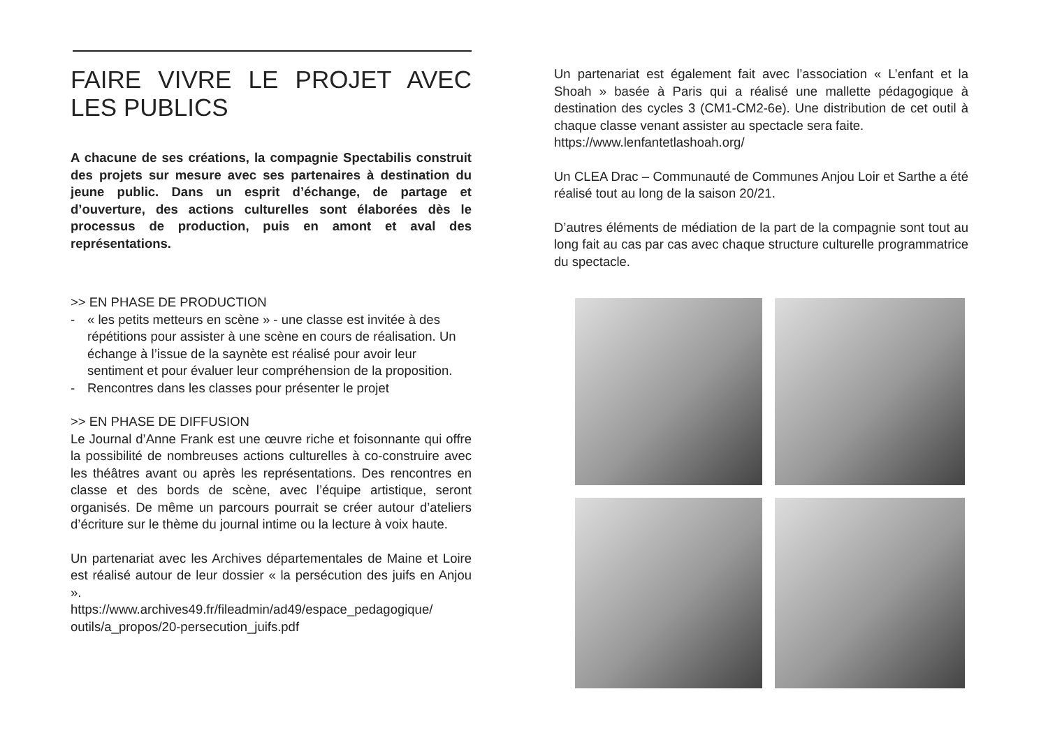FAIRE VIVRE LE PROJET AVEC LES PUBLICS
A chacune de ses créations, la compagnie Spectabilis construit des projets sur mesure avec ses partenaires à destination du jeune public. Dans un esprit d’échange, de partage et d’ouverture, des actions culturelles sont élaborées dès le processus de production, puis en amont et aval des représentations.
>> EN PHASE DE PRODUCTION
- « les petits metteurs en scène » - une classe est invitée à des répétitions pour assister à une scène en cours de réalisation. Un échange à l’issue de la saynète est réalisé pour avoir leur sentiment et pour évaluer leur compréhension de la proposition.
- Rencontres dans les classes pour présenter le projet
>> EN PHASE DE DIFFUSION
Le Journal d’Anne Frank est une œuvre riche et foisonnante qui offre la possibilité de nombreuses actions culturelles à co-construire avec les théâtres avant ou après les représentations. Des rencontres en classe et des bords de scène, avec l’équipe artistique, seront organisés. De même un parcours pourrait se créer autour d’ateliers d’écriture sur le thème du journal intime ou la lecture à voix haute.
Un partenariat avec les Archives départementales de Maine et Loire est réalisé autour de leur dossier « la persécution des juifs en Anjou ».
https://www.archives49.fr/fileadmin/ad49/espace_pedagogique/ outils/a_propos/20-persecution_juifs.pdf
Un partenariat est également fait avec l’association « L’enfant et la Shoah » basée à Paris qui a réalisé une mallette pédagogique à destination des cycles 3 (CM1-CM2-6e). Une distribution de cet outil à chaque classe venant assister au spectacle sera faite.
https://www.lenfantetlashoah.org/
Un CLEA Drac – Communauté de Communes Anjou Loir et Sarthe a été réalisé tout au long de la saison 20/21.
D’autres éléments de médiation de la part de la compagnie sont tout au long fait au cas par cas avec chaque structure culturelle programmatrice du spectacle.